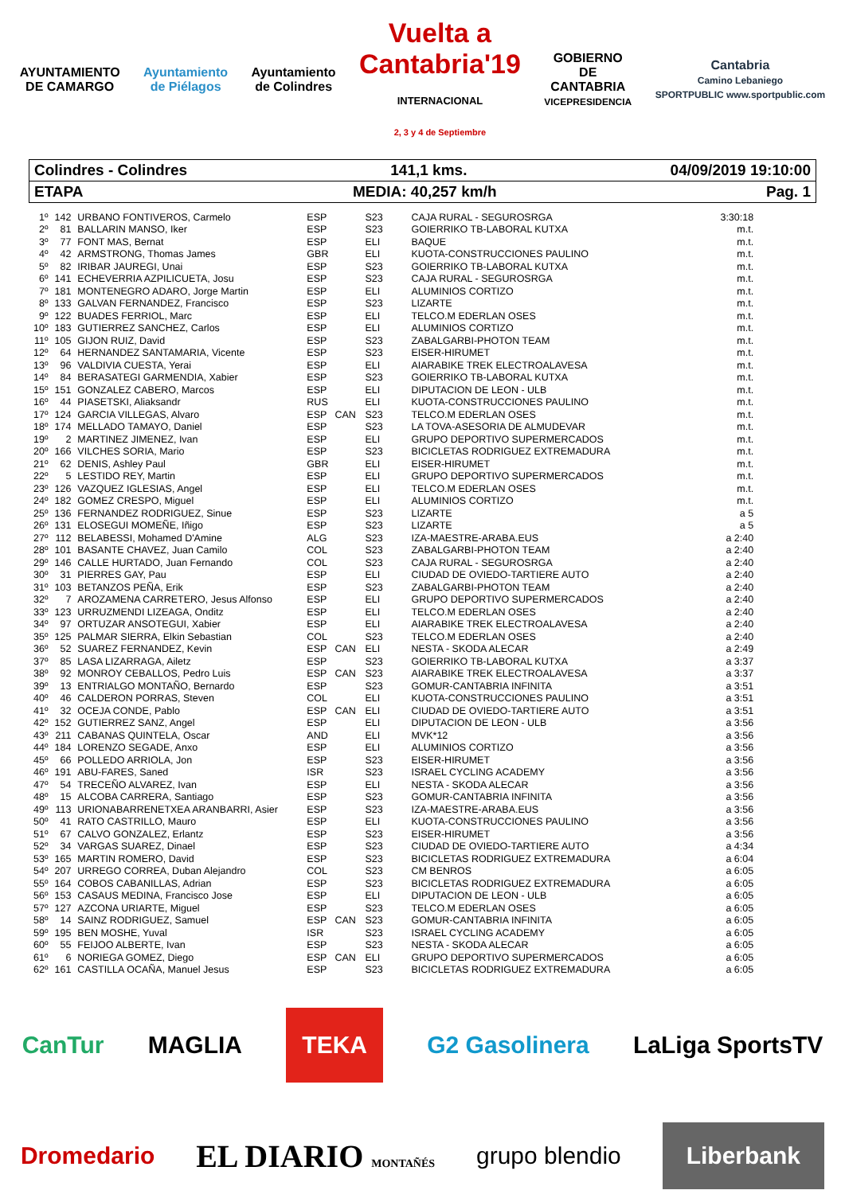AYUNTAMIENTO
DE CAMARGO
Ayuntamiento
de Piélagos
Ayuntamiento
de Colindres
Vuelta a
Cantabria'19
INTERNACIONAL
2, 3 y 4 de Septiembre
GOBIERNO
DE
CANTABRIA
VICEPRESIDENCIA
Cantabria
Camino Lebaniego
SPORTPUBLIC www.sportpublic.com
Colindres - Colindres 141,1 kms. 04/09/2019 19:10:00
ETAPA MEDIA: 40,257 km/h Pag. 1
| 1º | 142 | URBANO FONTIVEROS, Carmelo | ESP | | S23 | CAJA RURAL - SEGUROSRGA | 3:30:18 |
| 2º | 81 | BALLARIN MANSO, Iker | ESP | | S23 | GOIERRIKO TB-LABORAL KUTXA | m.t. |
| 3º | 77 | FONT MAS, Bernat | ESP | | ELI | BAQUE | m.t. |
| 4º | 42 | ARMSTRONG, Thomas James | GBR | | ELI | KUOTA-CONSTRUCCIONES PAULINO | m.t. |
| 5º | 82 | IRIBAR JAUREGI, Unai | ESP | | S23 | GOIERRIKO TB-LABORAL KUTXA | m.t. |
| 6º | 141 | ECHEVERRIA AZPILICUETA, Josu | ESP | | S23 | CAJA RURAL - SEGUROSRGA | m.t. |
| 7º | 181 | MONTENEGRO ADARO, Jorge Martin | ESP | | ELI | ALUMINIOS CORTIZO | m.t. |
| 8º | 133 | GALVAN FERNANDEZ, Francisco | ESP | | S23 | LIZARTE | m.t. |
| 9º | 122 | BUADES FERRIOL, Marc | ESP | | ELI | TELCO.M EDERLAN OSES | m.t. |
| 10º | 183 | GUTIERREZ SANCHEZ, Carlos | ESP | | ELI | ALUMINIOS CORTIZO | m.t. |
| 11º | 105 | GIJON RUIZ, David | ESP | | S23 | ZABALGARBI-PHOTON TEAM | m.t. |
| 12º | 64 | HERNANDEZ SANTAMARIA, Vicente | ESP | | S23 | EISER-HIRUMET | m.t. |
| 13º | 96 | VALDIVIA CUESTA, Yerai | ESP | | ELI | AIARABIKE TREK ELECTROALAVESA | m.t. |
| 14º | 84 | BERASATEGI GARMENDIA, Xabier | ESP | | S23 | GOIERRIKO TB-LABORAL KUTXA | m.t. |
| 15º | 151 | GONZALEZ CABERO, Marcos | ESP | | ELI | DIPUTACION DE LEON - ULB | m.t. |
| 16º | 44 | PIASETSKI, Aliaksandr | RUS | | ELI | KUOTA-CONSTRUCCIONES PAULINO | m.t. |
| 17º | 124 | GARCIA VILLEGAS, Alvaro | ESP | CAN | S23 | TELCO.M EDERLAN OSES | m.t. |
| 18º | 174 | MELLADO TAMAYO, Daniel | ESP | | S23 | LA TOVA-ASESORIA DE ALMUDEVAR | m.t. |
| 19º | 2 | MARTINEZ JIMENEZ, Ivan | ESP | | ELI | GRUPO DEPORTIVO SUPERMERCADOS | m.t. |
| 20º | 166 | VILCHES SORIA, Mario | ESP | | S23 | BICICLETAS RODRIGUEZ EXTREMADURA | m.t. |
| 21º | 62 | DENIS, Ashley Paul | GBR | | ELI | EISER-HIRUMET | m.t. |
| 22º | 5 | LESTIDO REY, Martin | ESP | | ELI | GRUPO DEPORTIVO SUPERMERCADOS | m.t. |
| 23º | 126 | VAZQUEZ IGLESIAS, Angel | ESP | | ELI | TELCO.M EDERLAN OSES | m.t. |
| 24º | 182 | GOMEZ CRESPO, Miguel | ESP | | ELI | ALUMINIOS CORTIZO | m.t. |
| 25º | 136 | FERNANDEZ RODRIGUEZ, Sinue | ESP | | S23 | LIZARTE | a 5 |
| 26º | 131 | ELOSEGUI MOMEÑE, Iñigo | ESP | | S23 | LIZARTE | a 5 |
| 27º | 112 | BELABESSI, Mohamed D'Amine | ALG | | S23 | IZA-MAESTRE-ARABA.EUS | a 2:40 |
| 28º | 101 | BASANTE CHAVEZ, Juan Camilo | COL | | S23 | ZABALGARBI-PHOTON TEAM | a 2:40 |
| 29º | 146 | CALLE HURTADO, Juan Fernando | COL | | S23 | CAJA RURAL - SEGUROSRGA | a 2:40 |
| 30º | 31 | PIERRES GAY, Pau | ESP | | ELI | CIUDAD DE OVIEDO-TARTIERE AUTO | a 2:40 |
| 31º | 103 | BETANZOS PEÑA, Erik | ESP | | S23 | ZABALGARBI-PHOTON TEAM | a 2:40 |
| 32º | 7 | AROZAMENA CARRETERO, Jesus Alfonso | ESP | | ELI | GRUPO DEPORTIVO SUPERMERCADOS | a 2:40 |
| 33º | 123 | URRUZMENDI LIZEAGA, Onditz | ESP | | ELI | TELCO.M EDERLAN OSES | a 2:40 |
| 34º | 97 | ORTUZAR ANSOTEGUI, Xabier | ESP | | ELI | AIARABIKE TREK ELECTROALAVESA | a 2:40 |
| 35º | 125 | PALMAR SIERRA, Elkin Sebastian | COL | | S23 | TELCO.M EDERLAN OSES | a 2:40 |
| 36º | 52 | SUAREZ FERNANDEZ, Kevin | ESP | CAN | ELI | NESTA - SKODA ALECAR | a 2:49 |
| 37º | 85 | LASA LIZARRAGA, Ailetz | ESP | | S23 | GOIERRIKO TB-LABORAL KUTXA | a 3:37 |
| 38º | 92 | MONROY CEBALLOS, Pedro Luis | ESP | CAN | S23 | AIARABIKE TREK ELECTROALAVESA | a 3:37 |
| 39º | 13 | ENTRIALGO MONTAÑO, Bernardo | ESP | | S23 | GOMUR-CANTABRIA INFINITA | a 3:51 |
| 40º | 46 | CALDERON PORRAS, Steven | COL | | ELI | KUOTA-CONSTRUCCIONES PAULINO | a 3:51 |
| 41º | 32 | OCEJA CONDE, Pablo | ESP | CAN | ELI | CIUDAD DE OVIEDO-TARTIERE AUTO | a 3:51 |
| 42º | 152 | GUTIERREZ SANZ, Angel | ESP | | ELI | DIPUTACION DE LEON - ULB | a 3:56 |
| 43º | 211 | CABANAS QUINTELA, Oscar | AND | | ELI | MVK*12 | a 3:56 |
| 44º | 184 | LORENZO SEGADE, Anxo | ESP | | ELI | ALUMINIOS CORTIZO | a 3:56 |
| 45º | 66 | POLLEDO ARRIOLA, Jon | ESP | | S23 | EISER-HIRUMET | a 3:56 |
| 46º | 191 | ABU-FARES, Saned | ISR | | S23 | ISRAEL CYCLING ACADEMY | a 3:56 |
| 47º | 54 | TRECEÑO ALVAREZ, Ivan | ESP | | ELI | NESTA - SKODA ALECAR | a 3:56 |
| 48º | 15 | ALCOBA CARRERA, Santiago | ESP | | S23 | GOMUR-CANTABRIA INFINITA | a 3:56 |
| 49º | 113 | URIONABARRENETXEA ARANBARRI, Asier | ESP | | S23 | IZA-MAESTRE-ARABA.EUS | a 3:56 |
| 50º | 41 | RATO CASTRILLO, Mauro | ESP | | ELI | KUOTA-CONSTRUCCIONES PAULINO | a 3:56 |
| 51º | 67 | CALVO GONZALEZ, Erlantz | ESP | | S23 | EISER-HIRUMET | a 3:56 |
| 52º | 34 | VARGAS SUAREZ, Dinael | ESP | | S23 | CIUDAD DE OVIEDO-TARTIERE AUTO | a 4:34 |
| 53º | 165 | MARTIN ROMERO, David | ESP | | S23 | BICICLETAS RODRIGUEZ EXTREMADURA | a 6:04 |
| 54º | 207 | URREGO CORREA, Duban Alejandro | COL | | S23 | CM BENROS | a 6:05 |
| 55º | 164 | COBOS CABANILLAS, Adrian | ESP | | S23 | BICICLETAS RODRIGUEZ EXTREMADURA | a 6:05 |
| 56º | 153 | CASAUS MEDINA, Francisco Jose | ESP | | ELI | DIPUTACION DE LEON - ULB | a 6:05 |
| 57º | 127 | AZCONA URIARTE, Miguel | ESP | | S23 | TELCO.M EDERLAN OSES | a 6:05 |
| 58º | 14 | SAINZ RODRIGUEZ, Samuel | ESP | CAN | S23 | GOMUR-CANTABRIA INFINITA | a 6:05 |
| 59º | 195 | BEN MOSHE, Yuval | ISR | | S23 | ISRAEL CYCLING ACADEMY | a 6:05 |
| 60º | 55 | FEIJOO ALBERTE, Ivan | ESP | | S23 | NESTA - SKODA ALECAR | a 6:05 |
| 61º | 6 | NORIEGA GOMEZ, Diego | ESP | CAN | ELI | GRUPO DEPORTIVO SUPERMERCADOS | a 6:05 |
| 62º | 161 | CASTILLA OCAÑA, Manuel Jesus | ESP | | S23 | BICICLETAS RODRIGUEZ EXTREMADURA | a 6:05 |
CanTur MAGLIA TEKA G2 Gasolinera LaLiga SportsTV
Dromedario EL DIARIO MONTAÑÉS grupo blendio Liberbank